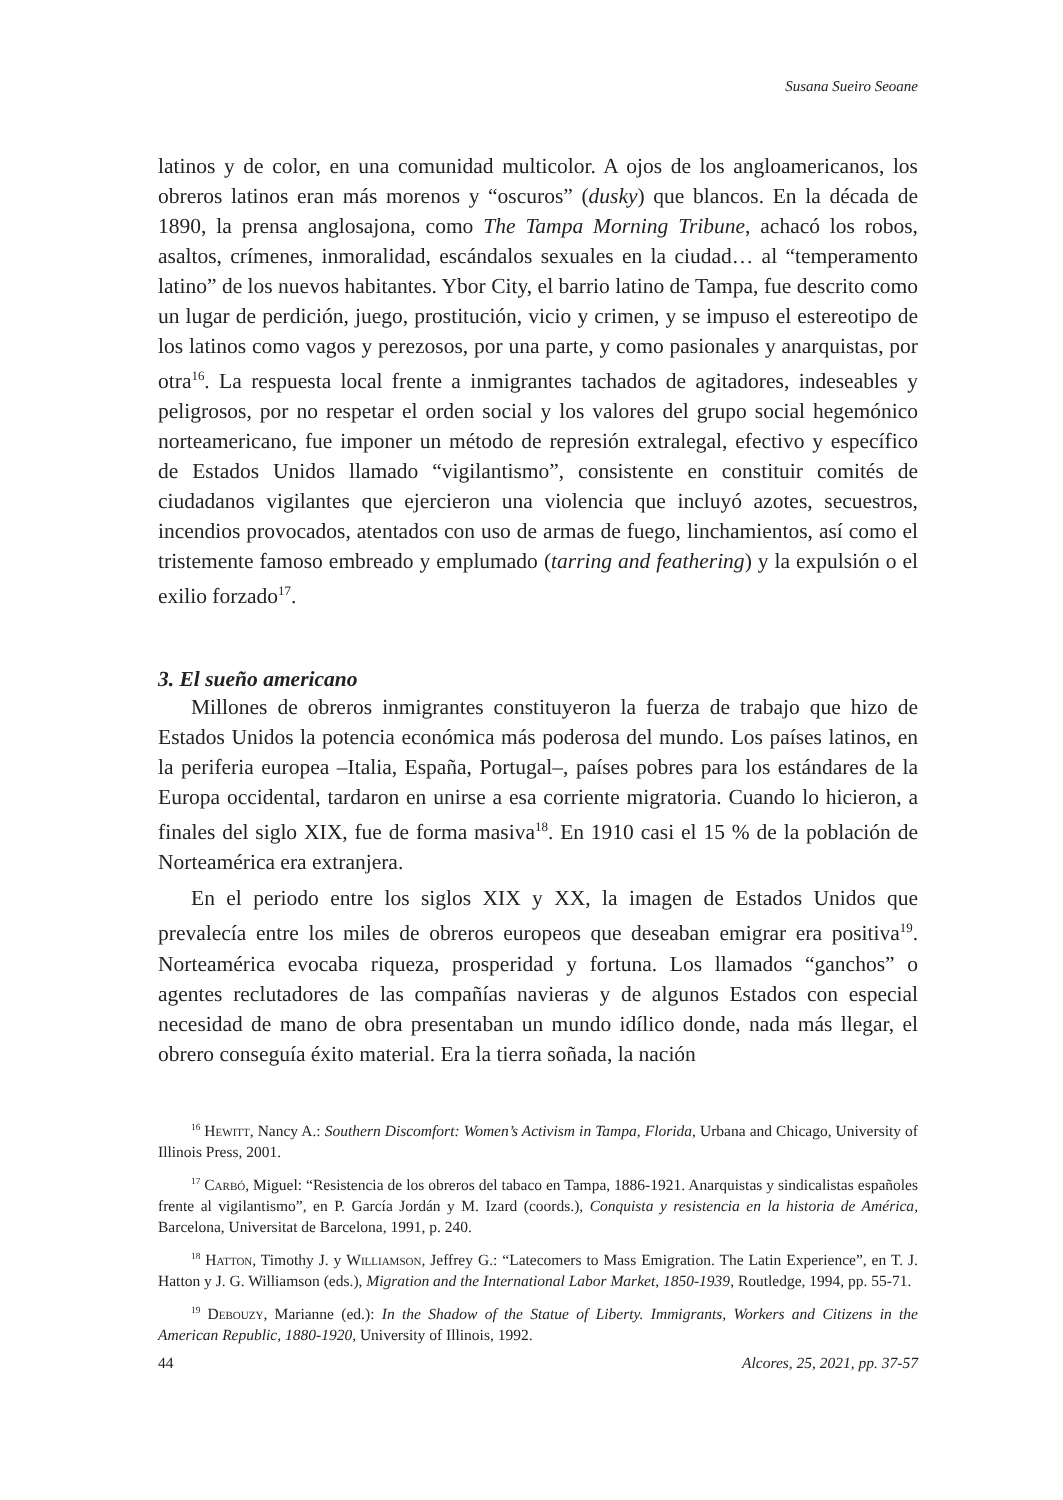Susana Sueiro Seoane
latinos y de color, en una comunidad multicolor. A ojos de los angloamericanos, los obreros latinos eran más morenos y “oscuros” (dusky) que blancos. En la década de 1890, la prensa anglosajona, como The Tampa Morning Tribune, achacó los robos, asaltos, crímenes, inmoralidad, escándalos sexuales en la ciudad… al “temperamento latino” de los nuevos habitantes. Ybor City, el barrio latino de Tampa, fue descrito como un lugar de perdición, juego, prostitución, vicio y crimen, y se impuso el estereotipo de los latinos como vagos y perezosos, por una parte, y como pasionales y anarquistas, por otra<sup>16</sup>. La respuesta local frente a inmigrantes tachados de agitadores, indeseables y peligrosos, por no respetar el orden social y los valores del grupo social hegemónico norteamericano, fue imponer un método de represión extralegal, efectivo y específico de Estados Unidos llamado “vigilantismo”, consistente en constituir comités de ciudadanos vigilantes que ejercieron una violencia que incluyó azotes, secuestros, incendios provocados, atentados con uso de armas de fuego, linchamientos, así como el tristemente famoso embreado y emplumado (tarring and feathering) y la expulsión o el exilio forzado<sup>17</sup>.
3. El sueño americano
Millones de obreros inmigrantes constituyeron la fuerza de trabajo que hizo de Estados Unidos la potencia económica más poderosa del mundo. Los países latinos, en la periferia europea –Italia, España, Portugal–, países pobres para los estándares de la Europa occidental, tardaron en unirse a esa corriente migratoria. Cuando lo hicieron, a finales del siglo XIX, fue de forma masiva<sup>18</sup>. En 1910 casi el 15 % de la población de Norteamérica era extranjera.
En el periodo entre los siglos XIX y XX, la imagen de Estados Unidos que prevalecía entre los miles de obreros europeos que deseaban emigrar era positiva<sup>19</sup>. Norteamérica evocaba riqueza, prosperidad y fortuna. Los llamados “ganchos” o agentes reclutadores de las compañías navieras y de algunos Estados con especial necesidad de mano de obra presentaban un mundo idílico donde, nada más llegar, el obrero conseguía éxito material. Era la tierra soñada, la nación
<sup>16</sup> Hewitt, Nancy A.: Southern Discomfort: Women’s Activism in Tampa, Florida, Urbana and Chicago, University of Illinois Press, 2001.
<sup>17</sup> Carbó, Miguel: “Resistencia de los obreros del tabaco en Tampa, 1886-1921. Anarquistas y sindicalistas españoles frente al vigilantismo”, en P. García Jordán y M. Izard (coords.), Conquista y resistencia en la historia de América, Barcelona, Universitat de Barcelona, 1991, p. 240.
<sup>18</sup> Hatton, Timothy J. y Williamson, Jeffrey G.: “Latecomers to Mass Emigration. The Latin Experience”, en T. J. Hatton y J. G. Williamson (eds.), Migration and the International Labor Market, 1850-1939, Routledge, 1994, pp. 55-71.
<sup>19</sup> Debouzy, Marianne (ed.): In the Shadow of the Statue of Liberty. Immigrants, Workers and Citizens in the American Republic, 1880-1920, University of Illinois, 1992.
44 Alcores, 25, 2021, pp. 37-57